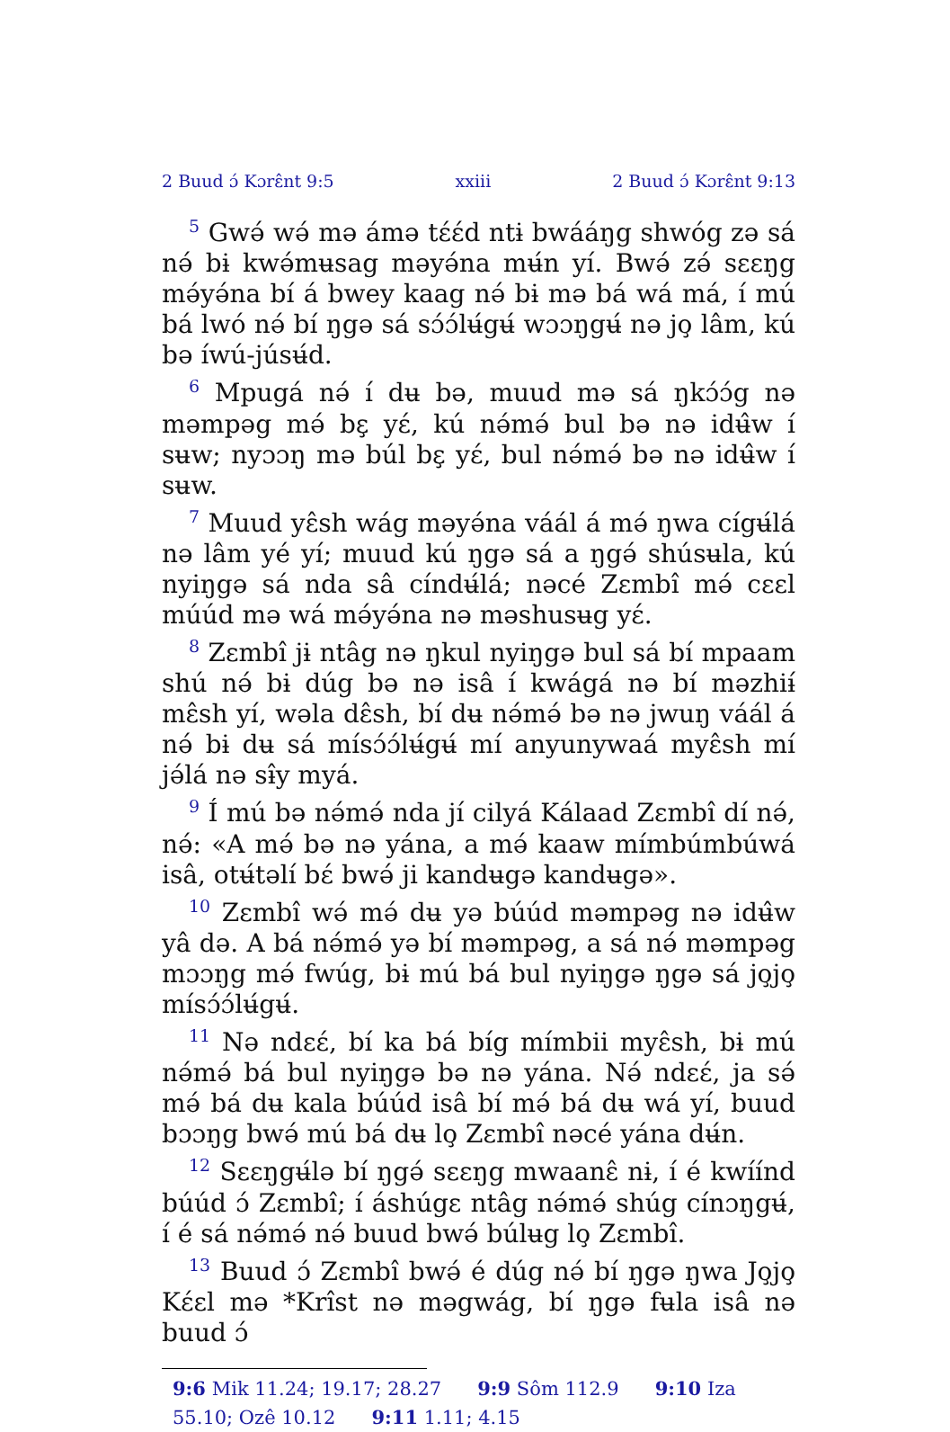2 Buud ɔ́ Kɔrɛ̂nt 9:5 xxiii 2 Buud ɔ́ Kɔrɛ̂nt 9:13
<sup>5</sup> Gwə́ wə́ mə ámə tɛ́ɛ́d ntɨ bwááŋg shwóg zə sá nə́ bɨ kwə́mʉsag məyə́na mʉ́n yí. Bwə́ zə́ sɛɛŋg mə́yə́na bí á bwey kaag nə́ bɨ mə bá wá má, í mú bá lwó nə́ bí ŋgə sá sɔ́ɔ́lʉ́gʉ́ wɔɔŋgʉ́ nə jo̧ lâm, kú bə íwú-júsʉ́d.
<sup>6</sup> Mpugá nə́ í dʉ bə, muud mə sá ŋkɔ́ɔ́g nə məmpəg mə́ bɛ̧ yɛ́, kú nə́mə́ bul bə nə idʉ̂w í sʉw; nyɔɔŋ mə búl bɛ̧ yɛ́, bul nə́mə́ bə nə idʉ̂w í sʉw.
<sup>7</sup> Muud yɛ̂sh wág məyə́na váál á mə́ ŋwa cígʉ́lá nə lâm yé yí; muud kú ŋgə sá a ŋgə́ shúsʉla, kú nyiŋgə sá nda sâ cíndʉ́lá; nəcé Zɛmbî mə́ cɛɛl múúd mə wá mə́yə́na nə məshusʉg yɛ́.
<sup>8</sup> Zɛmbî jɨ ntâg nə ŋkul nyiŋgə bul sá bí mpaam shú nə́ bɨ dúg bə nə isâ í kwágá nə bí məzhiɨ́ mɛ̂sh yí, wəla dɛ̂sh, bí dʉ nə́mə́ bə nə jwuŋ váál á nə́ bɨ dʉ sá mísɔ́ɔ́lʉ́gʉ́ mí anyunywaá myɛ̂sh mí jə́lá nə sɨ̂y myá.
<sup>9</sup> Í mú bə nə́mə́ nda jí cilyá Kálaad Zɛmbî dí nə́, nə́: «A mə́ bə nə yána, a mə́ kaaw mímbúmbúwá isâ, otʉ́təlí bɛ́ bwə́ ji kandʉgə kandʉgə».
<sup>10</sup> Zɛmbî wə́ mə́ dʉ yə búúd məmpəg nə idʉ̂w yâ də. A bá nə́mə́ yə bí məmpəg, a sá nə́ məmpəg mɔɔŋg mə́ fwúg, bɨ mú bá bul nyiŋgə ŋgə sá jo̧jo̧ mísɔ́ɔ́lʉ́gʉ́.
<sup>11</sup> Nə ndɛɛ́, bí ka bá bíg mímbii myɛ̂sh, bɨ mú nə́mə́ bá bul nyiŋgə bə nə yána. Nə́ ndɛɛ́, ja sə́ mə́ bá dʉ kala búúd isâ bí mə́ bá dʉ wá yí, buud bɔɔŋg bwə́ mú bá dʉ lo̧ Zɛmbî nəcé yána dʉ́n.
<sup>12</sup> Sɛɛŋgʉ́lə bí ŋgə́ sɛɛŋg mwaanɛ̂ nɨ, í é kwíínd búúd ɔ́ Zɛmbî; í áshúgɛ ntâg nə́mə́ shúg cínɔŋgʉ́, í é sá nə́mə́ nə́ buud bwə́ búlʉg lo̧ Zɛmbî.
<sup>13</sup> Buud ɔ́ Zɛmbî bwə́ é dúg nə́ bí ŋgə ŋwa Jo̧jo̧ Kɛ́ɛl mə *Krîst nə məgwág, bí ŋgə fʉla isâ nə buud ɔ́
9:6 Mik 11.24; 19.17; 28.27 9:9 Sôm 112.9 9:10 Iza 55.10; Ozê 10.12 9:11 1.11; 4.15